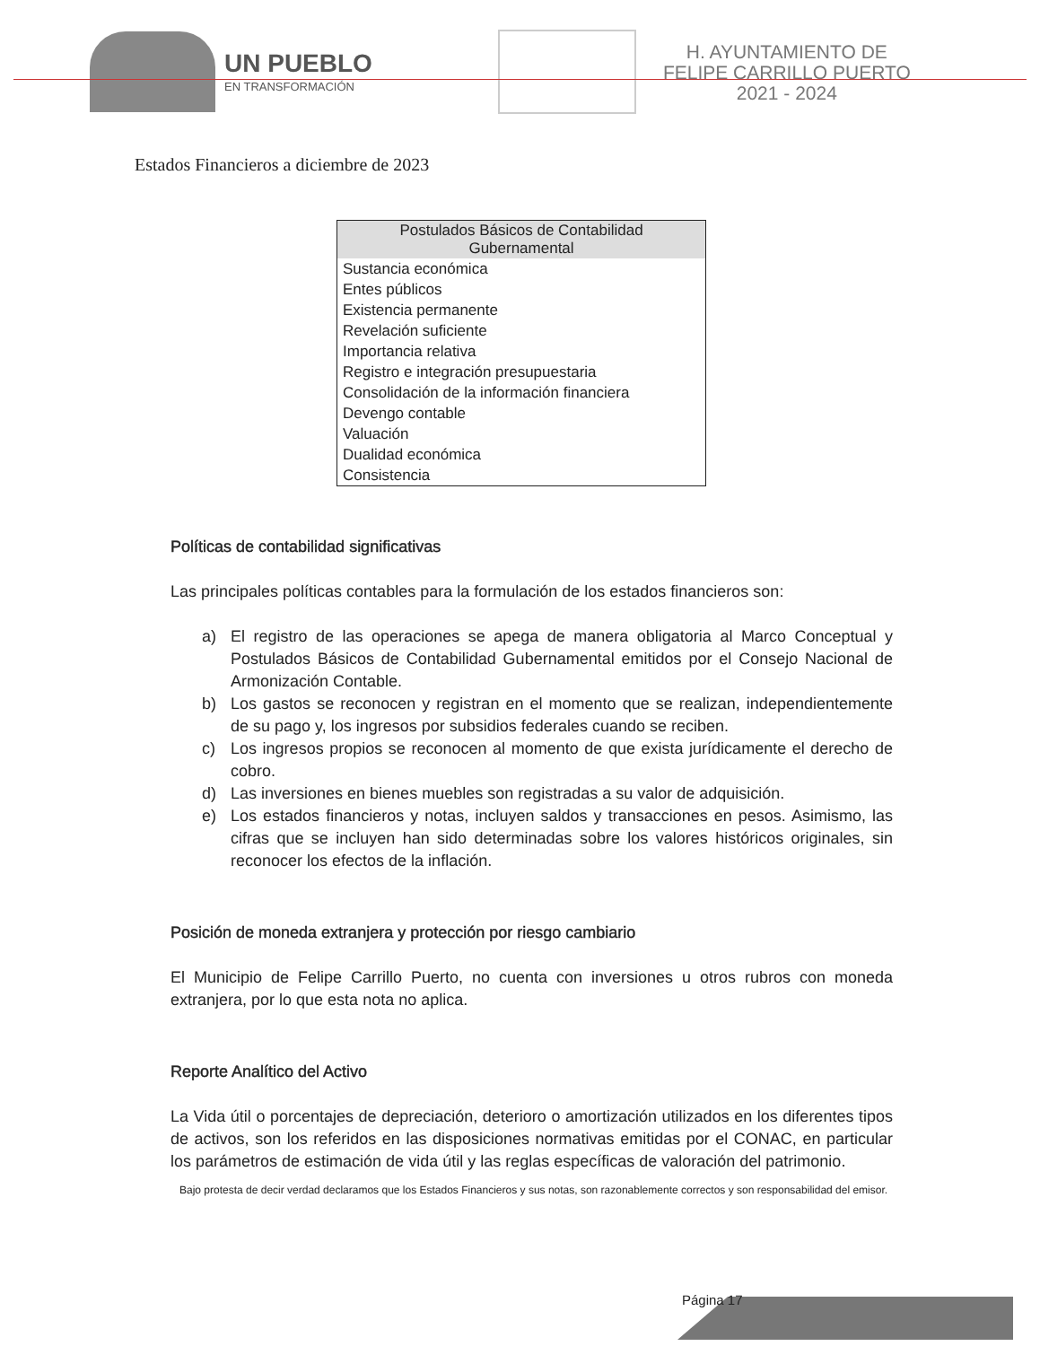UN PUEBLO
EN TRANSFORMACIÓN
H. AYUNTAMIENTO DE
FELIPE CARRILLO PUERTO
2021 - 2024
Estados Financieros a diciembre de 2023
| Postulados Básicos de Contabilidad Gubernamental |
| --- |
| Sustancia económica |
| Entes públicos |
| Existencia permanente |
| Revelación suficiente |
| Importancia relativa |
| Registro e integración presupuestaria |
| Consolidación de la información financiera |
| Devengo contable |
| Valuación |
| Dualidad económica |
| Consistencia |
Políticas de contabilidad significativas
Las principales políticas contables para la formulación de los estados financieros son:
a) El registro de las operaciones se apega de manera obligatoria al Marco Conceptual y Postulados Básicos de Contabilidad Gubernamental emitidos por el Consejo Nacional de Armonización Contable.
b) Los gastos se reconocen y registran en el momento que se realizan, independientemente de su pago y, los ingresos por subsidios federales cuando se reciben.
c) Los ingresos propios se reconocen al momento de que exista jurídicamente el derecho de cobro.
d) Las inversiones en bienes muebles son registradas a su valor de adquisición.
e) Los estados financieros y notas, incluyen saldos y transacciones en pesos. Asimismo, las cifras que se incluyen han sido determinadas sobre los valores históricos originales, sin reconocer los efectos de la inflación.
Posición de moneda extranjera y protección por riesgo cambiario
El Municipio de Felipe Carrillo Puerto, no cuenta con inversiones u otros rubros con moneda extranjera, por lo que esta nota no aplica.
Reporte Analítico del Activo
La Vida útil o porcentajes de depreciación, deterioro o amortización utilizados en los diferentes tipos de activos, son los referidos en las disposiciones normativas emitidas por el CONAC, en particular los parámetros de estimación de vida útil y las reglas específicas de valoración del patrimonio.
Bajo protesta de decir verdad declaramos que los Estados Financieros y sus notas, son razonablemente correctos y son responsabilidad del emisor.
Página 17